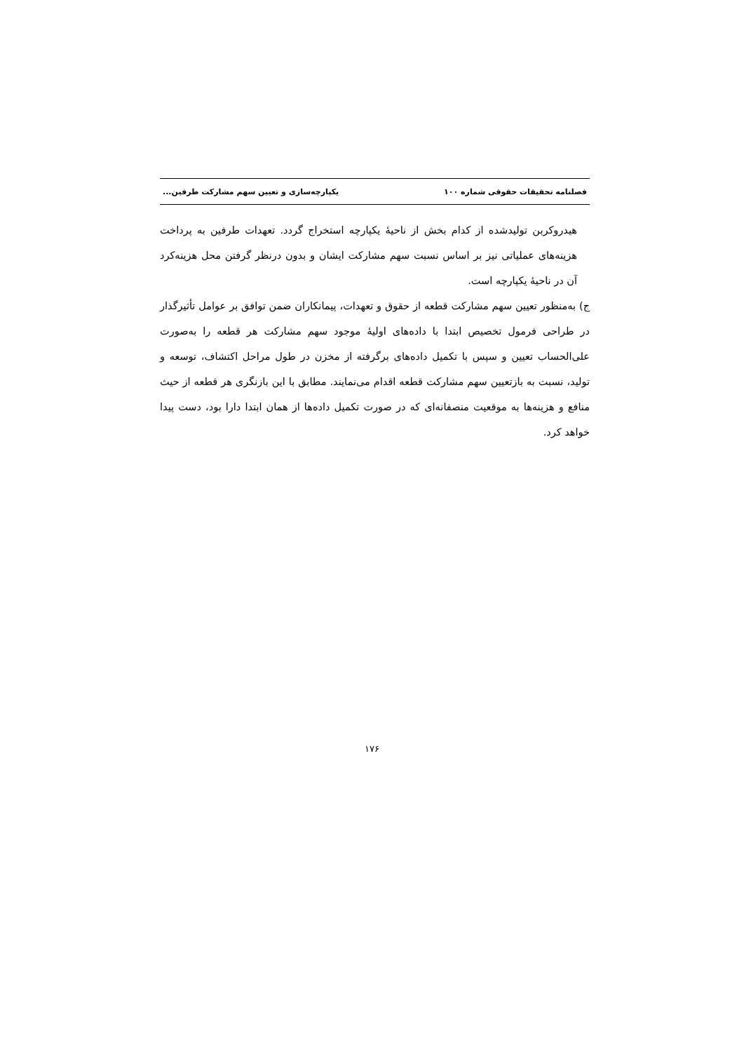فصلنامه تحقیقات حقوقی شماره ۱۰۰ یکپارچه‌سازی و تعیین سهم مشارکت طرفین...
هیدروکربن تولیدشده از کدام بخش از ناحیهٔ یکپارچه استخراج گردد. تعهدات طرفین به پرداخت هزینه‌های عملیاتی نیز بر اساس نسبت سهم مشارکت ایشان و بدون درنظر گرفتن محل هزینه‌کرد آن در ناحیهٔ یکپارچه است.
ج) به‌منظور تعیین سهم مشارکت قطعه از حقوق و تعهدات، پیمانکاران ضمن توافق بر عوامل تأثیرگذار در طراحی فرمول تخصیص ابتدا با داده‌های اولیهٔ موجود سهم مشارکت هر قطعه را به‌صورت علی‌الحساب تعیین و سپس با تکمیل داده‌های برگرفته از مخزن در طول مراحل اکتشاف، توسعه و تولید، نسبت به بازتعیین سهم مشارکت قطعه اقدام می‌نمایند. مطابق با این بازنگری هر قطعه از حیث منافع و هزینه‌ها به موقعیت منصفانه‌ای که در صورت تکمیل داده‌ها از همان ابتدا دارا بود، دست پیدا خواهد کرد.
۱۷۶